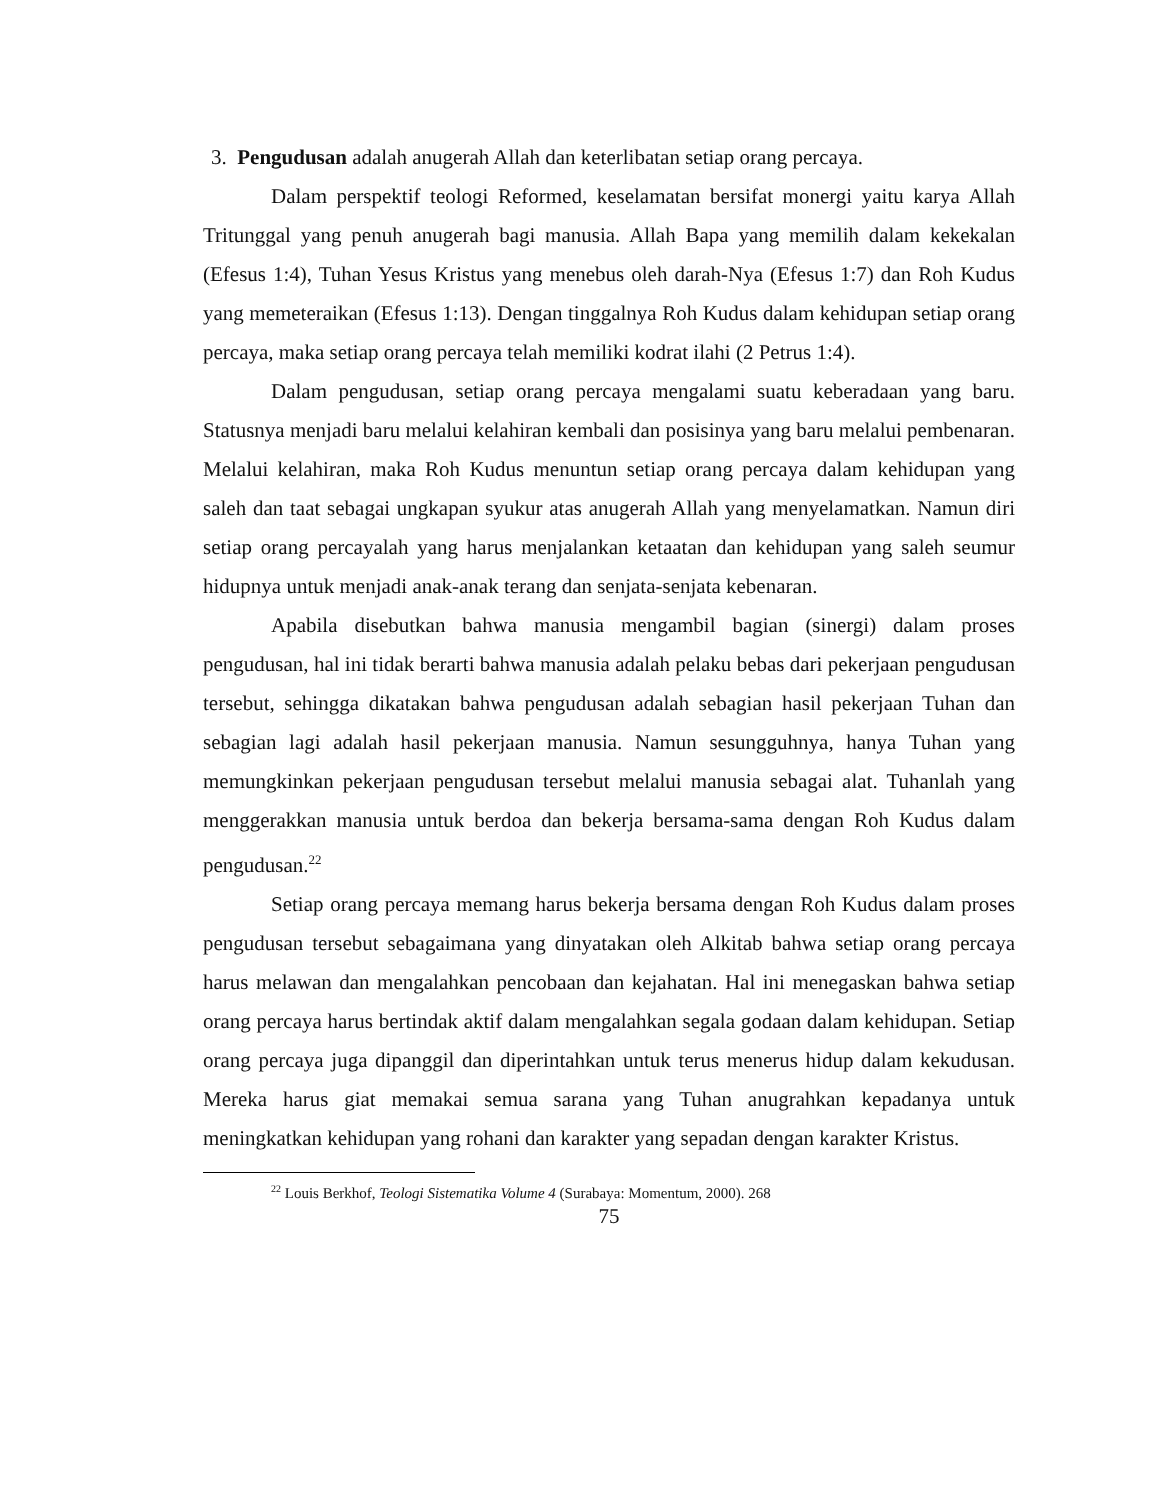3. Pengudusan adalah anugerah Allah dan keterlibatan setiap orang percaya.
Dalam perspektif teologi Reformed, keselamatan bersifat monergi yaitu karya Allah Tritunggal yang penuh anugerah bagi manusia. Allah Bapa yang memilih dalam kekekalan (Efesus 1:4), Tuhan Yesus Kristus yang menebus oleh darah-Nya (Efesus 1:7) dan Roh Kudus yang memeteraikan (Efesus 1:13). Dengan tinggalnya Roh Kudus dalam kehidupan setiap orang percaya, maka setiap orang percaya telah memiliki kodrat ilahi (2 Petrus 1:4).
Dalam pengudusan, setiap orang percaya mengalami suatu keberadaan yang baru. Statusnya menjadi baru melalui kelahiran kembali dan posisinya yang baru melalui pembenaran. Melalui kelahiran, maka Roh Kudus menuntun setiap orang percaya dalam kehidupan yang saleh dan taat sebagai ungkapan syukur atas anugerah Allah yang menyelamatkan. Namun diri setiap orang percayalah yang harus menjalankan ketaatan dan kehidupan yang saleh seumur hidupnya untuk menjadi anak-anak terang dan senjata-senjata kebenaran.
Apabila disebutkan bahwa manusia mengambil bagian (sinergi) dalam proses pengudusan, hal ini tidak berarti bahwa manusia adalah pelaku bebas dari pekerjaan pengudusan tersebut, sehingga dikatakan bahwa pengudusan adalah sebagian hasil pekerjaan Tuhan dan sebagian lagi adalah hasil pekerjaan manusia. Namun sesungguhnya, hanya Tuhan yang memungkinkan pekerjaan pengudusan tersebut melalui manusia sebagai alat. Tuhanlah yang menggerakkan manusia untuk berdoa dan bekerja bersama-sama dengan Roh Kudus dalam pengudusan.<sup>22</sup>
Setiap orang percaya memang harus bekerja bersama dengan Roh Kudus dalam proses pengudusan tersebut sebagaimana yang dinyatakan oleh Alkitab bahwa setiap orang percaya harus melawan dan mengalahkan pencobaan dan kejahatan. Hal ini menegaskan bahwa setiap orang percaya harus bertindak aktif dalam mengalahkan segala godaan dalam kehidupan. Setiap orang percaya juga dipanggil dan diperintahkan untuk terus menerus hidup dalam kekudusan. Mereka harus giat memakai semua sarana yang Tuhan anugrahkan kepadanya untuk meningkatkan kehidupan yang rohani dan karakter yang sepadan dengan karakter Kristus.
<sup>22</sup> Louis Berkhof, Teologi Sistematika Volume 4 (Surabaya: Momentum, 2000). 268
75